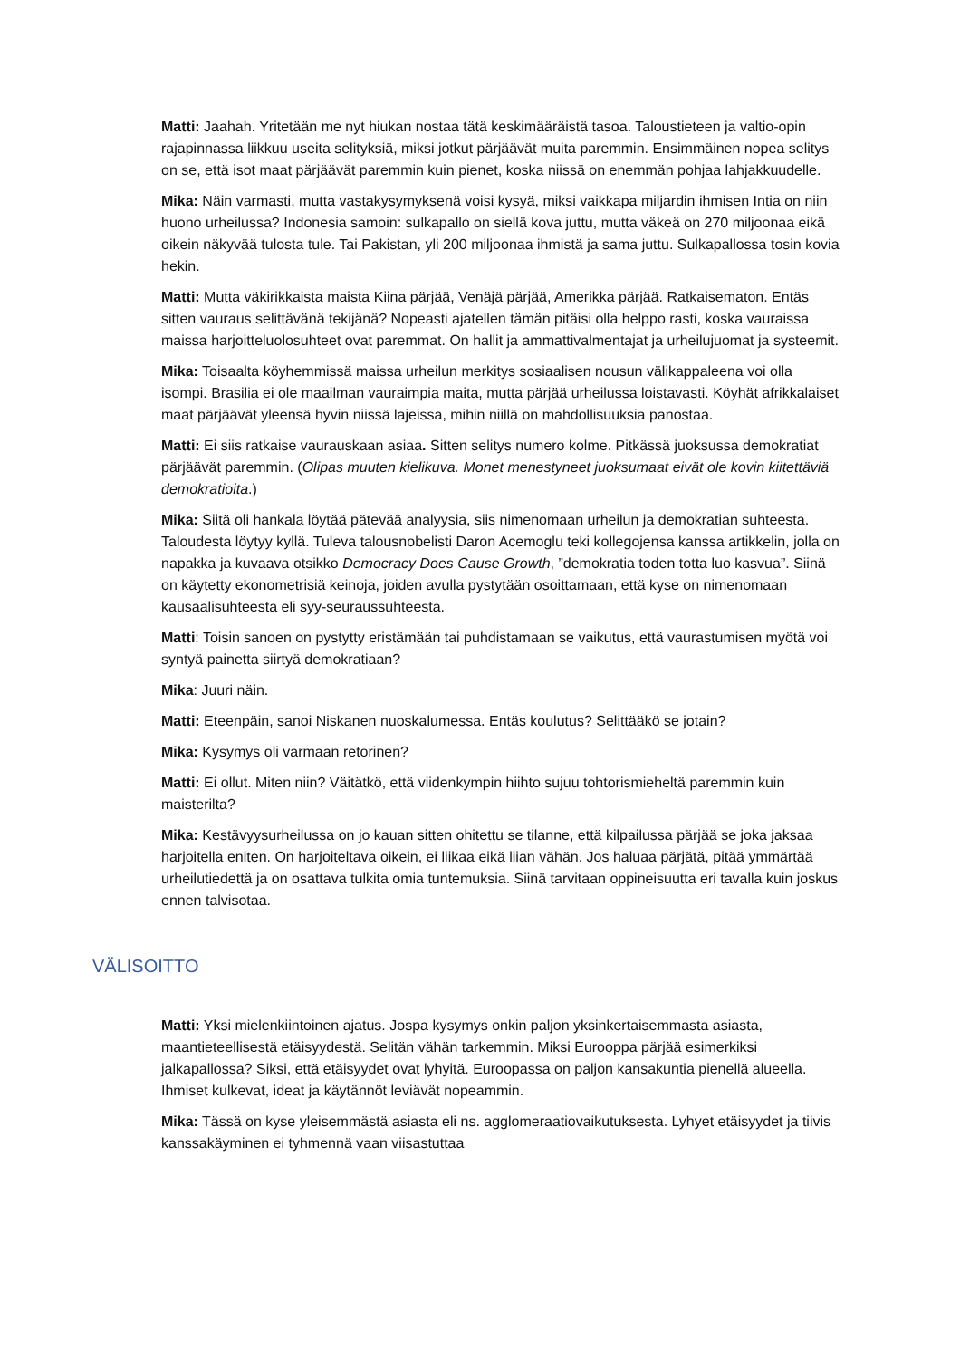Matti: Jaahah. Yritetään me nyt hiukan nostaa tätä keskimääräistä tasoa. Taloustieteen ja valtio-opin rajapinnassa liikkuu useita selityksiä, miksi jotkut pärjäävät muita paremmin. Ensimmäinen nopea selitys on se, että isot maat pärjäävät paremmin kuin pienet, koska niissä on enemmän pohjaa lahjakkuudelle.
Mika: Näin varmasti, mutta vastakysymyksenä voisi kysyä, miksi vaikkapa miljardin ihmisen Intia on niin huono urheilussa? Indonesia samoin: sulkapallo on siellä kova juttu, mutta väkeä on 270 miljoonaa eikä oikein näkyvää tulosta tule. Tai Pakistan, yli 200 miljoonaa ihmistä ja sama juttu. Sulkapallossa tosin kovia hekin.
Matti: Mutta väkirikkaista maista Kiina pärjää, Venäjä pärjää, Amerikka pärjää. Ratkaisematon. Entäs sitten vauraus selittävänä tekijänä? Nopeasti ajatellen tämän pitäisi olla helppo rasti, koska vauraissa maissa harjoitteluolosuhteet ovat paremmat. On hallit ja ammattivalmentajat ja urheilujuomat ja systeemit.
Mika: Toisaalta köyhemmissä maissa urheilun merkitys sosiaalisen nousun välikappaleena voi olla isompi. Brasilia ei ole maailman vauraimpia maita, mutta pärjää urheilussa loistavasti. Köyhät afrikkalaiset maat pärjäävät yleensä hyvin niissä lajeissa, mihin niillä on mahdollisuuksia panostaa.
Matti: Ei siis ratkaise vaurauskaan asiaa. Sitten selitys numero kolme. Pitkässä juoksussa demokratiat pärjäävät paremmin. (Olipas muuten kielikuva. Monet menestyneet juoksumaat eivät ole kovin kiitettäviä demokratioita.)
Mika: Siitä oli hankala löytää pätevää analyysia, siis nimenomaan urheilun ja demokratian suhteesta. Taloudesta löytyy kyllä. Tuleva talousnobelisti Daron Acemoglu teki kollegojensa kanssa artikkelin, jolla on napakka ja kuvaava otsikko Democracy Does Cause Growth, ”demokratia toden totta luo kasvua”. Siinä on käytetty ekonometrisiä keinoja, joiden avulla pystytään osoittamaan, että kyse on nimenomaan kausaalisuhteesta eli syy-seuraussuhteesta.
Matti: Toisin sanoen on pystytty eristämään tai puhdistamaan se vaikutus, että vaurastumisen myötä voi syntyä painetta siirtyä demokratiaan?
Mika: Juuri näin.
Matti: Eteenpäin, sanoi Niskanen nuoskalumessa. Entäs koulutus? Selittääkö se jotain?
Mika: Kysymys oli varmaan retorinen?
Matti: Ei ollut. Miten niin? Väitätkö, että viidenkympin hiihto sujuu tohtorismieheltä paremmin kuin maisterilta?
Mika: Kestävyysurheilussa on jo kauan sitten ohitettu se tilanne, että kilpailussa pärjää se joka jaksaa harjoitella eniten. On harjoiteltava oikein, ei liikaa eikä liian vähän. Jos haluaa pärjätä, pitää ymmärtää urheilutiedettä ja on osattava tulkita omia tuntemuksia. Siinä tarvitaan oppineisuutta eri tavalla kuin joskus ennen talvisotaa.
VÄLISOITTO
Matti: Yksi mielenkiintoinen ajatus. Jospa kysymys onkin paljon yksinkertaisemmasta asiasta, maantieteellisestä etäisyydestä. Selitän vähän tarkemmin. Miksi Eurooppa pärjää esimerkiksi jalkapallossa? Siksi, että etäisyydet ovat lyhyitä. Euroopassa on paljon kansakuntia pienellä alueella. Ihmiset kulkevat, ideat ja käytännöt leviävät nopeammin.
Mika: Tässä on kyse yleisemmästä asiasta eli ns. agglomeraatiovaikutuksesta. Lyhyet etäisyydet ja tiivis kanssakäyminen ei tyhmennä vaan viisastuttaa